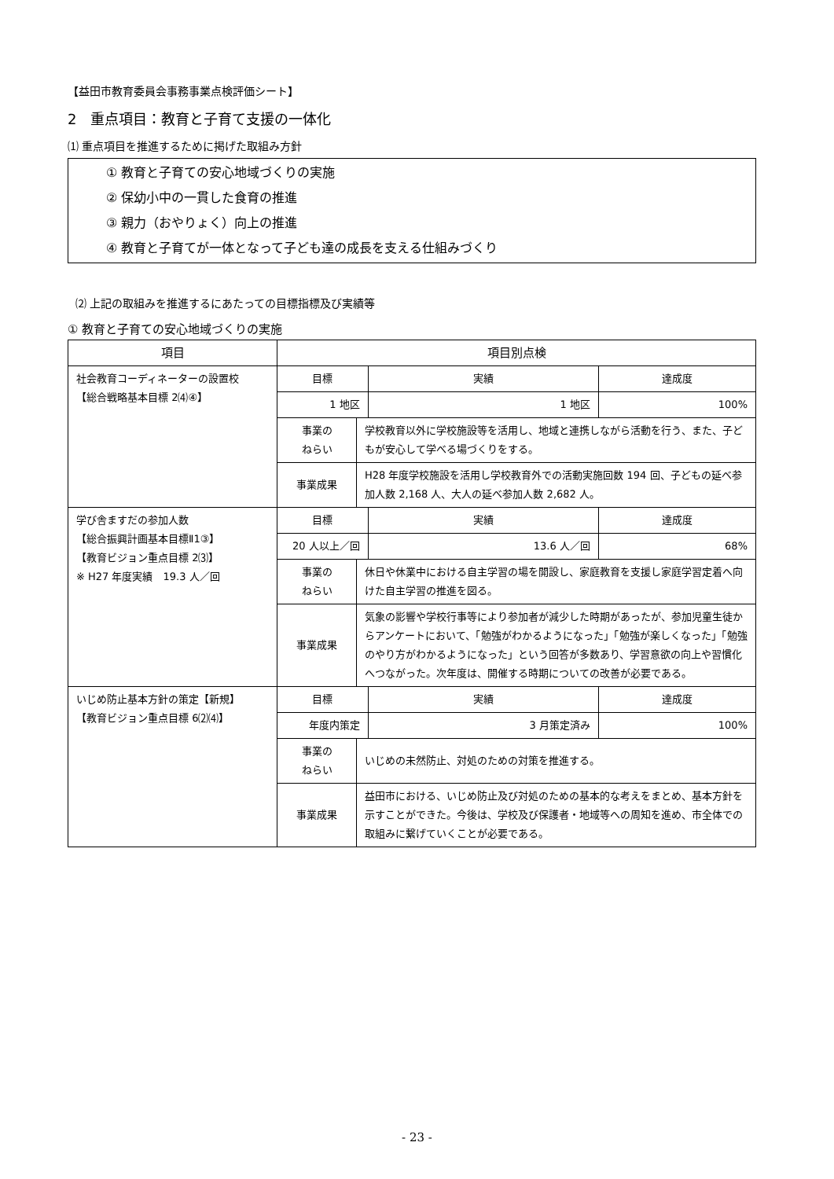【益田市教育委員会事務事業点検評価シート】
2　重点項目：教育と子育て支援の一体化
⑴ 重点項目を推進するために掲げた取組み方針
① 教育と子育ての安心地域づくりの実施
② 保幼小中の一貫した食育の推進
③ 親力（おやりょく）向上の推進
④ 教育と子育てが一体となって子ども達の成長を支える仕組みづくり
⑵ 上記の取組みを推進するにあたっての目標指標及び実績等
① 教育と子育ての安心地域づくりの実施
| 項目 | 項目別点検 | | | |
| --- | --- | --- | --- | --- |
| 社会教育コーディネーターの設置校 【総合戦略基本目標 2⑷④】 | 目標 | | 実績 | 達成度 |
| | 1 地区 | | 1 地区 | 100% |
| | 事業の ねらい | 学校教育以外に学校施設等を活用し、地域と連携しながら活動を行う、また、子どもが安心して学べる場づくりをする。 | | |
| | 事業成果 | H28 年度学校施設を活用し学校教育外での活動実施回数 194 回、子どもの延べ参加人数 2,168 人、大人の延べ参加人数 2,682 人。 | | |
| 学び舎ますだの参加人数 【総合振興計画基本目標Ⅱ1③】 【教育ビジョン重点目標 2⑶】 ※ H27 年度実績 19.3 人／回 | 目標 | | 実績 | 達成度 |
| | 20 人以上／回 | | 13.6 人／回 | 68% |
| | 事業の ねらい | 休日や休業中における自主学習の場を開設し、家庭教育を支援し家庭学習定着へ向けた自主学習の推進を図る。 | | |
| | 事業成果 | 気象の影響や学校行事等により参加者が減少した時期があったが、参加児童生徒からアンケートにおいて、「勉強がわかるようになった」「勉強が楽しくなった」「勉強のやり方がわかるようになった」という回答が多数あり、学習意欲の向上や習慣化へつながった。次年度は、開催する時期についての改善が必要である。 | | |
| いじめ防止基本方針の策定【新規】 【教育ビジョン重点目標 6⑵⑷】 | 目標 | | 実績 | 達成度 |
| | 年度内策定 | | 3 月策定済み | 100% |
| | 事業の ねらい | いじめの未然防止、対処のための対策を推進する。 | | |
| | 事業成果 | 益田市における、いじめ防止及び対処のための基本的な考えをまとめ、基本方針を示すことができた。今後は、学校及び保護者・地域等への周知を進め、市全体での取組みに繋げていくことが必要である。 | | |
- 23 -